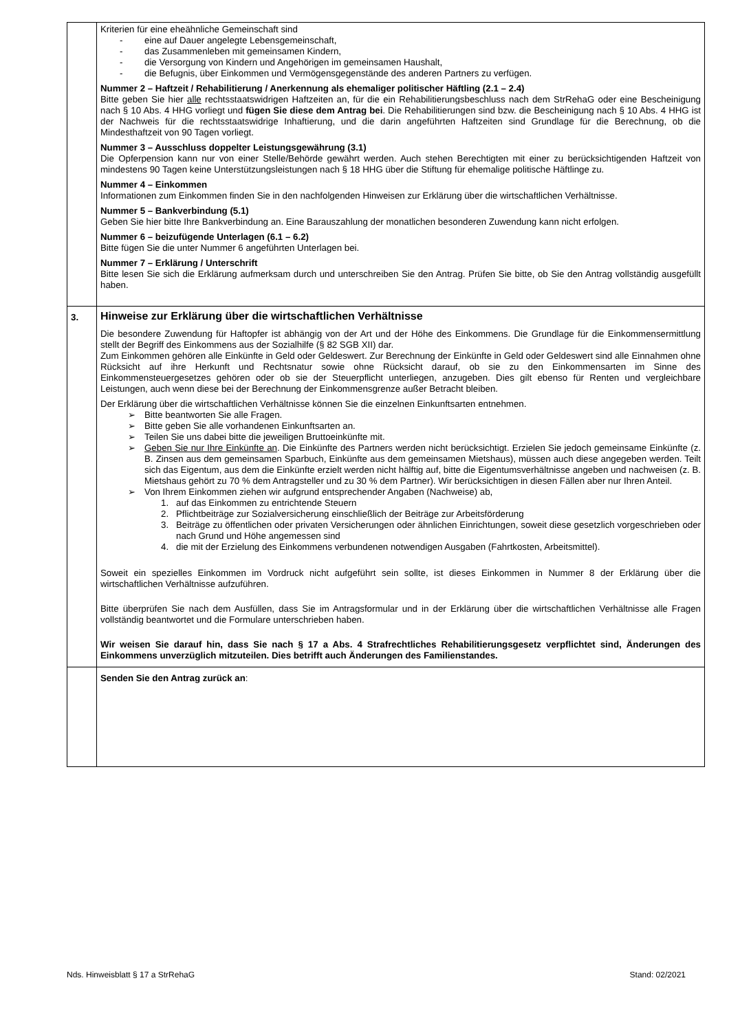| | Kriterien für eine eheähnliche Gemeinschaft sind - eine auf Dauer angelegte Lebensgemeinschaft, - das Zusammenleben mit gemeinsamen Kindern, - die Versorgung von Kindern und Angehörigen im gemeinsamen Haushalt, - die Befugnis, über Einkommen und Vermögensgegenstände des anderen Partners zu verfügen. Nummer 2 – Haftzeit / Rehabilitierung / Anerkennung als ehemaliger politischer Häftling (2.1 – 2.4) Bitte geben Sie hier alle rechtsstaatswidrigen Haftzeiten an, für die ein Rehabilitierungsbeschluss nach dem StrRehaG oder eine Bescheinigung nach § 10 Abs. 4 HHG vorliegt und fügen Sie diese dem Antrag bei . Die Rehabilitierungen sind bzw. die Bescheinigung nach § 10 Abs. 4 HHG ist der Nachweis für die rechtsstaatswidrige Inhaftierung, und die darin angeführten Haftzeiten sind Grundlage für die Berechnung, ob die Mindesthaftzeit von 90 Tagen vorliegt. Nummer 3 – Ausschluss doppelter Leistungsgewährung (3.1) Die Opferpension kann nur von einer Stelle/Behörde gewährt werden. Auch stehen Berechtigten mit einer zu berücksichtigenden Haftzeit von mindestens 90 Tagen keine Unterstützungsleistungen nach § 18 HHG über die Stiftung für ehemalige politische Häftlinge zu. Nummer 4 – Einkommen Informationen zum Einkommen finden Sie in den nachfolgenden Hinweisen zur Erklärung über die wirtschaftlichen Verhältnisse. Nummer 5 – Bankverbindung (5.1) Geben Sie hier bitte Ihre Bankverbindung an. Eine Barauszahlung der monatlichen besonderen Zuwendung kann nicht erfolgen. Nummer 6 – beizufügende Unterlagen (6.1 – 6.2) Bitte fügen Sie die unter Nummer 6 angeführten Unterlagen bei. Nummer 7 – Erklärung / Unterschrift Bitte lesen Sie sich die Erklärung aufmerksam durch und unterschreiben Sie den Antrag. Prüfen Sie bitte, ob Sie den Antrag vollständig ausgefüllt haben. |
| 3. | Hinweise zur Erklärung über die wirtschaftlichen Verhältnisse Die besondere Zuwendung für Haftopfer ist abhängig von der Art und der Höhe des Einkommens. Die Grundlage für die Einkommensermittlung stellt der Begriff des Einkommens aus der Sozialhilfe (§ 82 SGB XII) dar. Zum Einkommen gehören alle Einkünfte in Geld oder Geldeswert. Zur Berechnung der Einkünfte in Geld oder Geldeswert sind alle Einnahmen ohne Rücksicht auf ihre Herkunft und Rechtsnatur sowie ohne Rücksicht darauf, ob sie zu den Einkommensarten im Sinne des Einkommensteuergesetzes gehören oder ob sie der Steuerpflicht unterliegen, anzugeben. Dies gilt ebenso für Renten und vergleichbare Leistungen, auch wenn diese bei der Berechnung der Einkommensgrenze außer Betracht bleiben. Der Erklärung über die wirtschaftlichen Verhältnisse können Sie die einzelnen Einkunftsarten entnehmen. ➢ Bitte beantworten Sie alle Fragen. ➢ Bitte geben Sie alle vorhandenen Einkunftsarten an. ➢ Teilen Sie uns dabei bitte die jeweiligen Bruttoeinkünfte mit. ➢ Geben Sie nur Ihre Einkünfte an . Die Einkünfte des Partners werden nicht berücksichtigt. Erzielen Sie jedoch gemeinsame Einkünfte (z. B. Zinsen aus dem gemeinsamen Sparbuch, Einkünfte aus dem gemeinsamen Mietshaus), müssen auch diese angegeben werden. Teilt sich das Eigentum, aus dem die Einkünfte erzielt werden nicht hälftig auf, bitte die Eigentumsverhältnisse angeben und nachweisen (z. B. Mietshaus gehört zu 70 % dem Antragsteller und zu 30 % dem Partner). Wir berücksichtigen in diesen Fällen aber nur Ihren Anteil. ➢ Von Ihrem Einkommen ziehen wir aufgrund entsprechender Angaben (Nachweise) ab, 1. auf das Einkommen zu entrichtende Steuern 2. Pflichtbeiträge zur Sozialversicherung einschließlich der Beiträge zur Arbeitsförderung 3. Beiträge zu öffentlichen oder privaten Versicherungen oder ähnlichen Einrichtungen, soweit diese gesetzlich vorgeschrieben oder nach Grund und Höhe angemessen sind 4. die mit der Erzielung des Einkommens verbundenen notwendigen Ausgaben (Fahrtkosten, Arbeitsmittel). Soweit ein spezielles Einkommen im Vordruck nicht aufgeführt sein sollte, ist dieses Einkommen in Nummer 8 der Erklärung über die wirtschaftlichen Verhältnisse aufzuführen. Bitte überprüfen Sie nach dem Ausfüllen, dass Sie im Antragsformular und in der Erklärung über die wirtschaftlichen Verhältnisse alle Fragen vollständig beantwortet und die Formulare unterschrieben haben. Wir weisen Sie darauf hin, dass Sie nach § 17 a Abs. 4 Strafrechtliches Rehabilitierungsgesetz verpflichtet sind, Änderungen des Einkommens unverzüglich mitzuteilen. Dies betrifft auch Änderungen des Familienstandes. |
| | Senden Sie den Antrag zurück an : |
Nds. Hinweisblatt § 17 a StrRehaG Stand: 02/2021